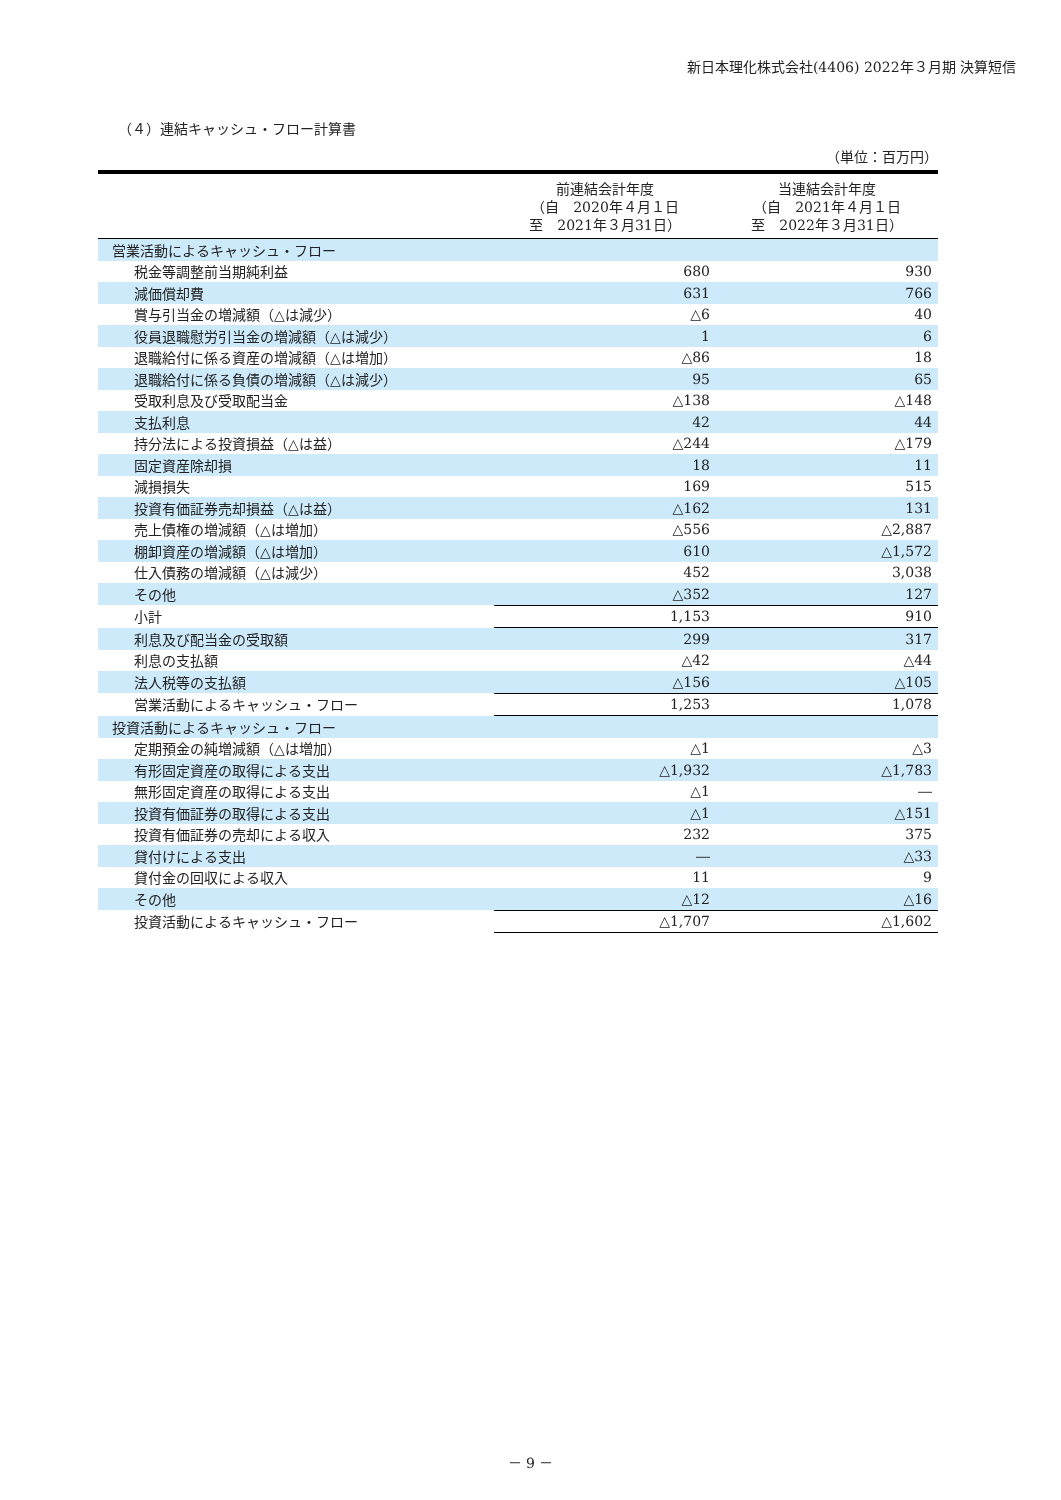新日本理化株式会社(4406) 2022年３月期 決算短信
（４）連結キャッシュ・フロー計算書
（単位：百万円）
| | 前連結会計年度 （自 2020年４月１日 至 2021年３月31日） | 当連結会計年度 （自 2021年４月１日 至 2022年３月31日） |
| --- | --- | --- |
| 営業活動によるキャッシュ・フロー | | |
| 税金等調整前当期純利益 | 680 | 930 |
| 減価償却費 | 631 | 766 |
| 賞与引当金の増減額（△は減少） | △6 | 40 |
| 役員退職慰労引当金の増減額（△は減少） | 1 | 6 |
| 退職給付に係る資産の増減額（△は増加） | △86 | 18 |
| 退職給付に係る負債の増減額（△は減少） | 95 | 65 |
| 受取利息及び受取配当金 | △138 | △148 |
| 支払利息 | 42 | 44 |
| 持分法による投資損益（△は益） | △244 | △179 |
| 固定資産除却損 | 18 | 11 |
| 減損損失 | 169 | 515 |
| 投資有価証券売却損益（△は益） | △162 | 131 |
| 売上債権の増減額（△は増加） | △556 | △2,887 |
| 棚卸資産の増減額（△は増加） | 610 | △1,572 |
| 仕入債務の増減額（△は減少） | 452 | 3,038 |
| その他 | △352 | 127 |
| 小計 | 1,153 | 910 |
| 利息及び配当金の受取額 | 299 | 317 |
| 利息の支払額 | △42 | △44 |
| 法人税等の支払額 | △156 | △105 |
| 営業活動によるキャッシュ・フロー | 1,253 | 1,078 |
| 投資活動によるキャッシュ・フロー | | |
| 定期預金の純増減額（△は増加） | △1 | △3 |
| 有形固定資産の取得による支出 | △1,932 | △1,783 |
| 無形固定資産の取得による支出 | △1 | ― |
| 投資有価証券の取得による支出 | △1 | △151 |
| 投資有価証券の売却による収入 | 232 | 375 |
| 貸付けによる支出 | ― | △33 |
| 貸付金の回収による収入 | 11 | 9 |
| その他 | △12 | △16 |
| 投資活動によるキャッシュ・フロー | △1,707 | △1,602 |
－ 9 －